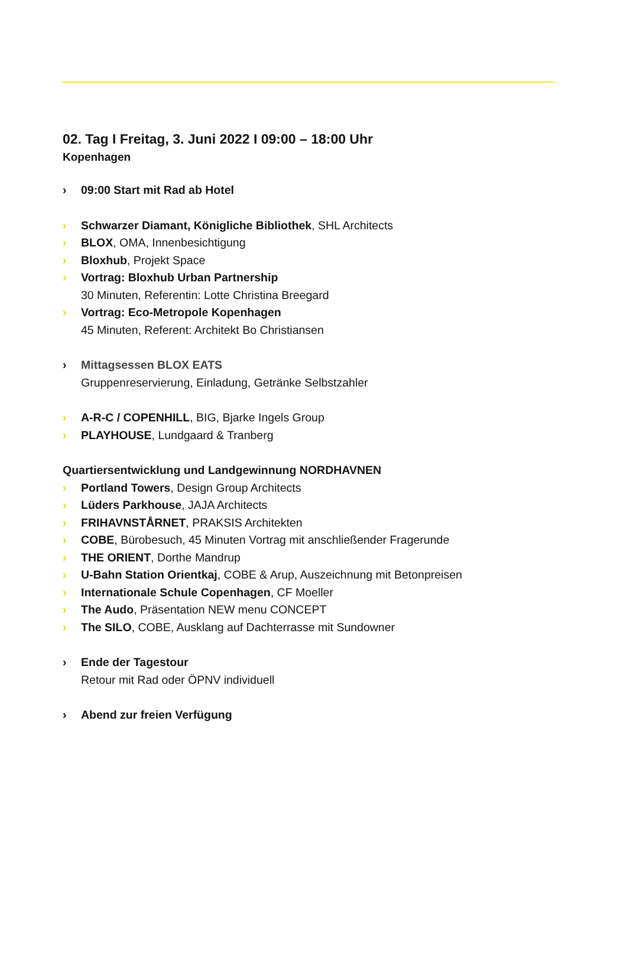02. Tag I Freitag, 3. Juni 2022 I 09:00 – 18:00 Uhr
Kopenhagen
› 09:00 Start mit Rad ab Hotel
› Schwarzer Diamant, Königliche Bibliothek, SHL Architects
› BLOX, OMA, Innenbesichtigung
› Bloxhub, Projekt Space
› Vortrag: Bloxhub Urban Partnership
30 Minuten, Referentin: Lotte Christina Breegard
› Vortrag: Eco-Metropole Kopenhagen
45 Minuten, Referent: Architekt Bo Christiansen
› Mittagsessen BLOX EATS
Gruppenreservierung, Einladung, Getränke Selbstzahler
› A-R-C / COPENHILL, BIG, Bjarke Ingels Group
› PLAYHOUSE, Lundgaard & Tranberg
Quartiersentwicklung und Landgewinnung NORDHAVNEN
› Portland Towers, Design Group Architects
› Lüders Parkhouse, JAJA Architects
› FRIHAVNSTÅRNET, PRAKSIS Architekten
› COBE, Bürobesuch, 45 Minuten Vortrag mit anschließender Fragerunde
› THE ORIENT, Dorthe Mandrup
› U-Bahn Station Orientkaj, COBE & Arup, Auszeichnung mit Betonpreisen
› Internationale Schule Copenhagen, CF Moeller
› The Audo, Präsentation NEW menu CONCEPT
› The SILO, COBE, Ausklang auf Dachterrasse mit Sundowner
› Ende der Tagestour
Retour mit Rad oder ÖPNV individuell
› Abend zur freien Verfügung